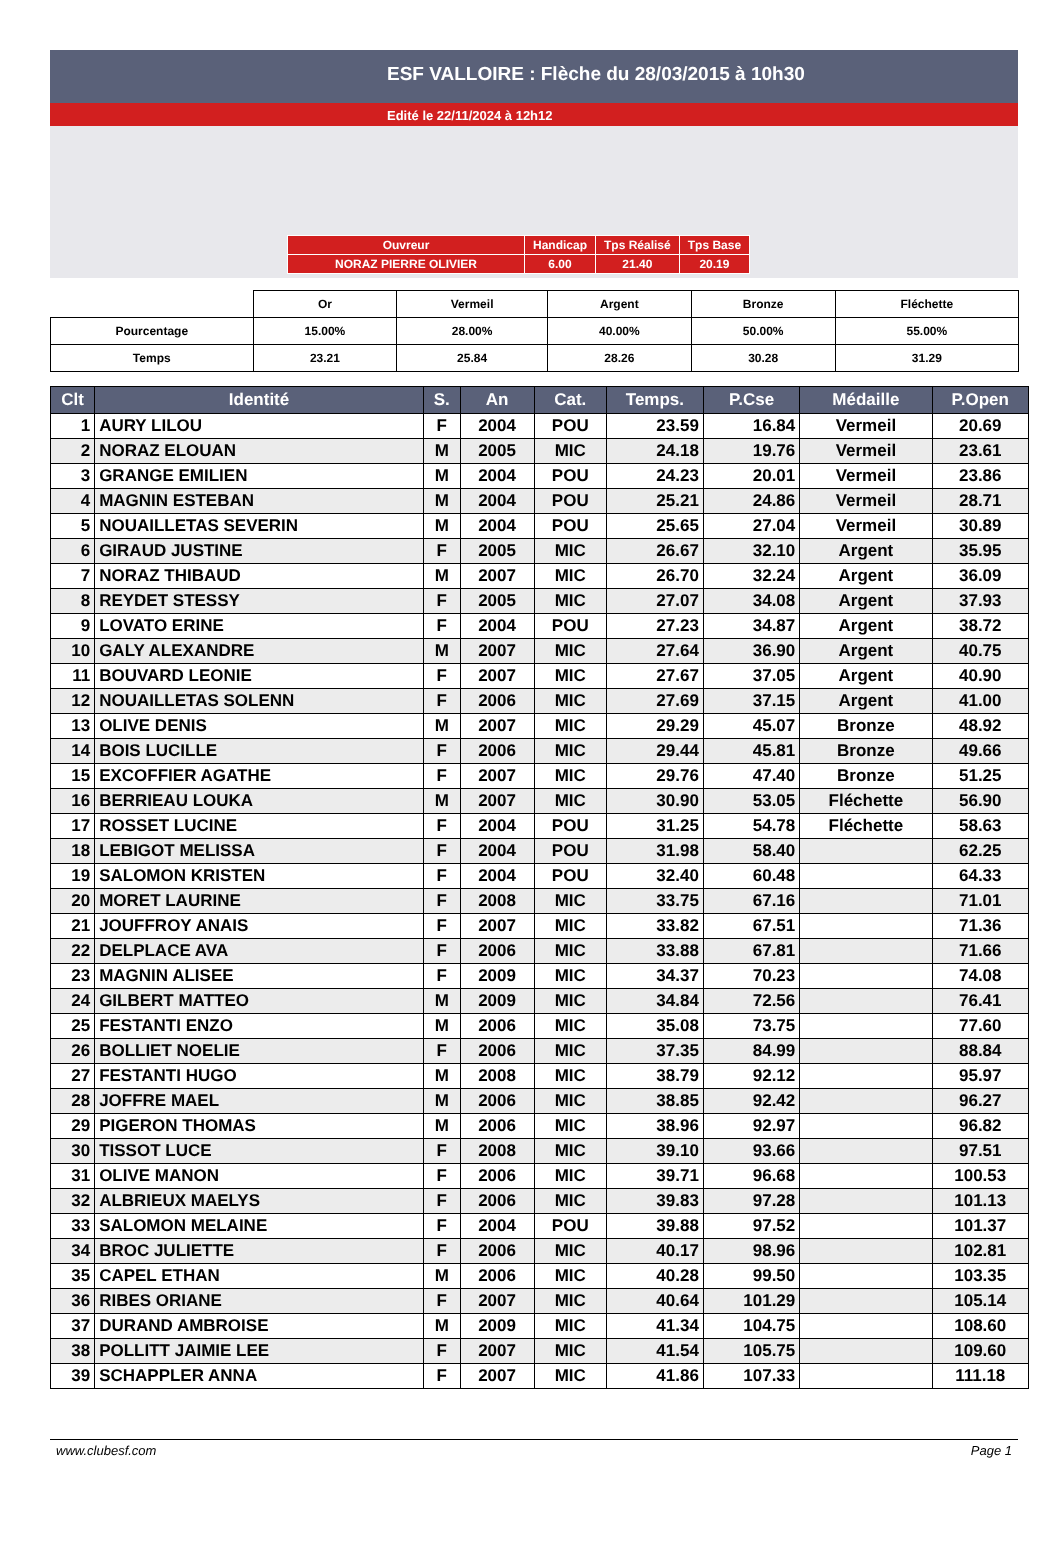ESF VALLOIRE : Flèche du 28/03/2015 à 10h30
Edité le 22/11/2024 à 12h12
| Ouvreur | Handicap | Tps Réalisé | Tps Base |
| NORAZ PIERRE OLIVIER | 6.00 | 21.40 | 20.19 |
| | Or | Vermeil | Argent | Bronze | Fléchette |
| Pourcentage | 15.00% | 28.00% | 40.00% | 50.00% | 55.00% |
| Temps | 23.21 | 25.84 | 28.26 | 30.28 | 31.29 |
| Clt | Identité | S. | An | Cat. | Temps. | P.Cse | Médaille | P.Open |
| --- | --- | --- | --- | --- | --- | --- | --- | --- |
| 1 | AURY LILOU | F | 2004 | POU | 23.59 | 16.84 | Vermeil | 20.69 |
| 2 | NORAZ ELOUAN | M | 2005 | MIC | 24.18 | 19.76 | Vermeil | 23.61 |
| 3 | GRANGE EMILIEN | M | 2004 | POU | 24.23 | 20.01 | Vermeil | 23.86 |
| 4 | MAGNIN ESTEBAN | M | 2004 | POU | 25.21 | 24.86 | Vermeil | 28.71 |
| 5 | NOUAILLETAS SEVERIN | M | 2004 | POU | 25.65 | 27.04 | Vermeil | 30.89 |
| 6 | GIRAUD JUSTINE | F | 2005 | MIC | 26.67 | 32.10 | Argent | 35.95 |
| 7 | NORAZ THIBAUD | M | 2007 | MIC | 26.70 | 32.24 | Argent | 36.09 |
| 8 | REYDET STESSY | F | 2005 | MIC | 27.07 | 34.08 | Argent | 37.93 |
| 9 | LOVATO ERINE | F | 2004 | POU | 27.23 | 34.87 | Argent | 38.72 |
| 10 | GALY ALEXANDRE | M | 2007 | MIC | 27.64 | 36.90 | Argent | 40.75 |
| 11 | BOUVARD LEONIE | F | 2007 | MIC | 27.67 | 37.05 | Argent | 40.90 |
| 12 | NOUAILLETAS SOLENN | F | 2006 | MIC | 27.69 | 37.15 | Argent | 41.00 |
| 13 | OLIVE DENIS | M | 2007 | MIC | 29.29 | 45.07 | Bronze | 48.92 |
| 14 | BOIS LUCILLE | F | 2006 | MIC | 29.44 | 45.81 | Bronze | 49.66 |
| 15 | EXCOFFIER AGATHE | F | 2007 | MIC | 29.76 | 47.40 | Bronze | 51.25 |
| 16 | BERRIEAU LOUKA | M | 2007 | MIC | 30.90 | 53.05 | Fléchette | 56.90 |
| 17 | ROSSET LUCINE | F | 2004 | POU | 31.25 | 54.78 | Fléchette | 58.63 |
| 18 | LEBIGOT MELISSA | F | 2004 | POU | 31.98 | 58.40 | | 62.25 |
| 19 | SALOMON KRISTEN | F | 2004 | POU | 32.40 | 60.48 | | 64.33 |
| 20 | MORET LAURINE | F | 2008 | MIC | 33.75 | 67.16 | | 71.01 |
| 21 | JOUFFROY ANAIS | F | 2007 | MIC | 33.82 | 67.51 | | 71.36 |
| 22 | DELPLACE AVA | F | 2006 | MIC | 33.88 | 67.81 | | 71.66 |
| 23 | MAGNIN ALISEE | F | 2009 | MIC | 34.37 | 70.23 | | 74.08 |
| 24 | GILBERT MATTEO | M | 2009 | MIC | 34.84 | 72.56 | | 76.41 |
| 25 | FESTANTI ENZO | M | 2006 | MIC | 35.08 | 73.75 | | 77.60 |
| 26 | BOLLIET NOELIE | F | 2006 | MIC | 37.35 | 84.99 | | 88.84 |
| 27 | FESTANTI HUGO | M | 2008 | MIC | 38.79 | 92.12 | | 95.97 |
| 28 | JOFFRE MAEL | M | 2006 | MIC | 38.85 | 92.42 | | 96.27 |
| 29 | PIGERON THOMAS | M | 2006 | MIC | 38.96 | 92.97 | | 96.82 |
| 30 | TISSOT LUCE | F | 2008 | MIC | 39.10 | 93.66 | | 97.51 |
| 31 | OLIVE MANON | F | 2006 | MIC | 39.71 | 96.68 | | 100.53 |
| 32 | ALBRIEUX MAELYS | F | 2006 | MIC | 39.83 | 97.28 | | 101.13 |
| 33 | SALOMON MELAINE | F | 2004 | POU | 39.88 | 97.52 | | 101.37 |
| 34 | BROC JULIETTE | F | 2006 | MIC | 40.17 | 98.96 | | 102.81 |
| 35 | CAPEL ETHAN | M | 2006 | MIC | 40.28 | 99.50 | | 103.35 |
| 36 | RIBES ORIANE | F | 2007 | MIC | 40.64 | 101.29 | | 105.14 |
| 37 | DURAND AMBROISE | M | 2009 | MIC | 41.34 | 104.75 | | 108.60 |
| 38 | POLLITT JAIMIE LEE | F | 2007 | MIC | 41.54 | 105.75 | | 109.60 |
| 39 | SCHAPPLER ANNA | F | 2007 | MIC | 41.86 | 107.33 | | 111.18 |
www.clubesf.com Page 1